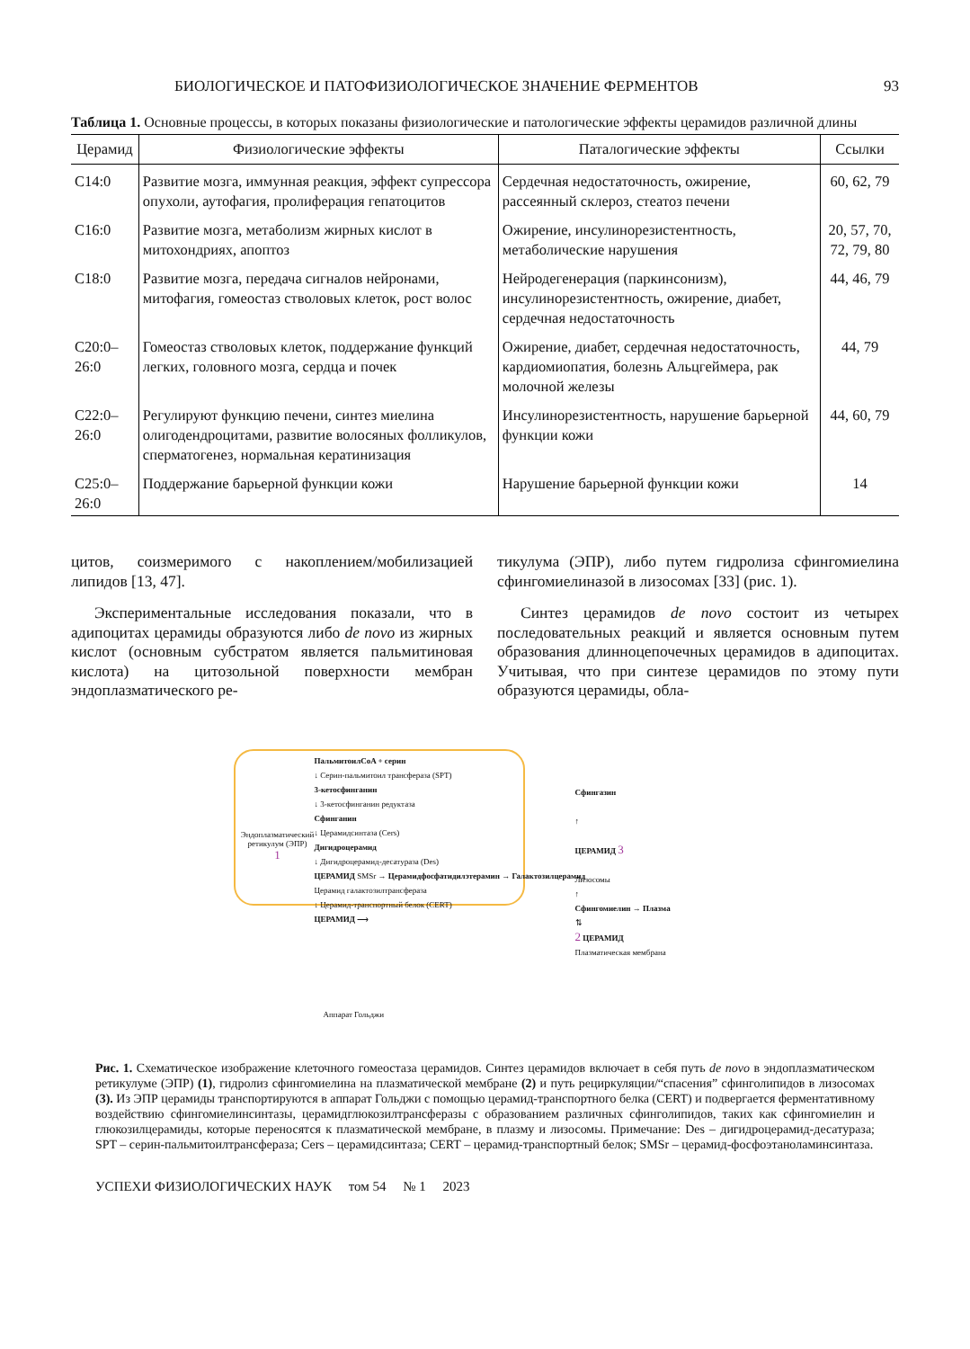БИОЛОГИЧЕСКОЕ И ПАТОФИЗИОЛОГИЧЕСКОЕ ЗНАЧЕНИЕ ФЕРМЕНТОВ 93
Таблица 1. Основные процессы, в которых показаны физиологические и патологические эффекты церамидов различной длины
| Церамид | Физиологические эффекты | Паталогические эффекты | Ссылки |
| --- | --- | --- | --- |
| C14:0 | Развитие мозга, иммунная реакция, эффект супрессора опухоли, аутофагия, пролиферация гепатоцитов | Сердечная недостаточность, ожирение, рассеянный склероз, стеатоз печени | 60, 62, 79 |
| C16:0 | Развитие мозга, метаболизм жирных кислот в митохондриях, апоптоз | Ожирение, инсулинорезистентность, метаболические нарушения | 20, 57, 70, 72, 79, 80 |
| C18:0 | Развитие мозга, передача сигналов нейронами, митофагия, гомеостаз стволовых клеток, рост волос | Нейродегенерация (паркинсонизм), инсулинорезистентность, ожирение, диабет, сердечная недостаточность | 44, 46, 79 |
| C20:0–26:0 | Гомеостаз стволовых клеток, поддержание функций легких, головного мозга, сердца и почек | Ожирение, диабет, сердечная недостаточность, кардиомиопатия, болезнь Альцгеймера, рак молочной железы | 44, 79 |
| C22:0–26:0 | Регулируют функцию печени, синтез миелина олигодендроцитами, развитие волосяных фолликулов, сперматогенез, нормальная кератинизация | Инсулинорезистентность, нарушение барьерной функции кожи | 44, 60, 79 |
| C25:0–26:0 | Поддержание барьерной функции кожи | Нарушение барьерной функции кожи | 14 |
цитов, соизмеримого с накоплением/мобилизацией липидов [13, 47].
Экспериментальные исследования показали, что в адипоцитах церамиды образуются либо de novo из жирных кислот (основным субстратом является пальмитиновая кислота) на цитозольной поверхности мембран эндоплазматического ре-
тикулума (ЭПР), либо путем гидролиза сфингомиелина сфингомиелиназой в лизосомах [33] (рис. 1).
Синтез церамидов de novo состоит из четырех последовательных реакций и является основным путем образования длинноцепочечных церамидов в адипоцитах. Учитывая, что при синтезе церамидов по этому пути образуются церамиды, обла-
ПальмитоилCoA + серин
↓ Серин-пальмитоил трансфераза (SPT)
3-кетосфинганин
↓ 3-кетосфинганин редуктаза
Сфинганин
↓ Церамидсинтаза (Cers)
Дигидроцерамид
↓ Дигидроцерамид-десатураза (Des)
ЦЕРАМИД SMSr → Церамидфосфатидилэтерамин → Галактозилцерамид
Церамид галактозилтрансфераза
↓ Церамид-транспортный белок (CERT)
ЦЕРАМИД ⟶
Эндоплазматический ретикулум (ЭПР)
1
Сфингазин
↑
ЦЕРАМИД 3
Лизосомы
↑
Сфингомиелин → Плазма
⇅
2 ЦЕРАМИД
Плазматическая мембрана
Аппарат Гольджи
Рис. 1. Схематическое изображение клеточного гомеостаза церамидов. Синтез церамидов включает в себя путь de novo в эндоплазматическом ретикулуме (ЭПР) (1), гидролиз сфингомиелина на плазматической мембране (2) и путь рециркуляции/“спасения” сфинголипидов в лизосомах (3). Из ЭПР церамиды транспортируются в аппарат Гольджи с помощью церамид-транспортного белка (CERT) и подвергается ферментативному воздействию сфингомиелинсинтазы, церамидглюкозилтрансферазы с образованием различных сфинголипидов, таких как сфингомиелин и глюкозилцерамиды, которые переносятся к плазматической мембране, в плазму и лизосомы. Примечание: Des – дигидроцерамид-десатураза; SPT – серин-пальмитоилтрансфераза; Cers – церамидсинтаза; CERT – церамид-транспортный белок; SMSr – церамид-фосфоэтаноламинсинтаза.
УСПЕХИ ФИЗИОЛОГИЧЕСКИХ НАУК том 54 № 1 2023